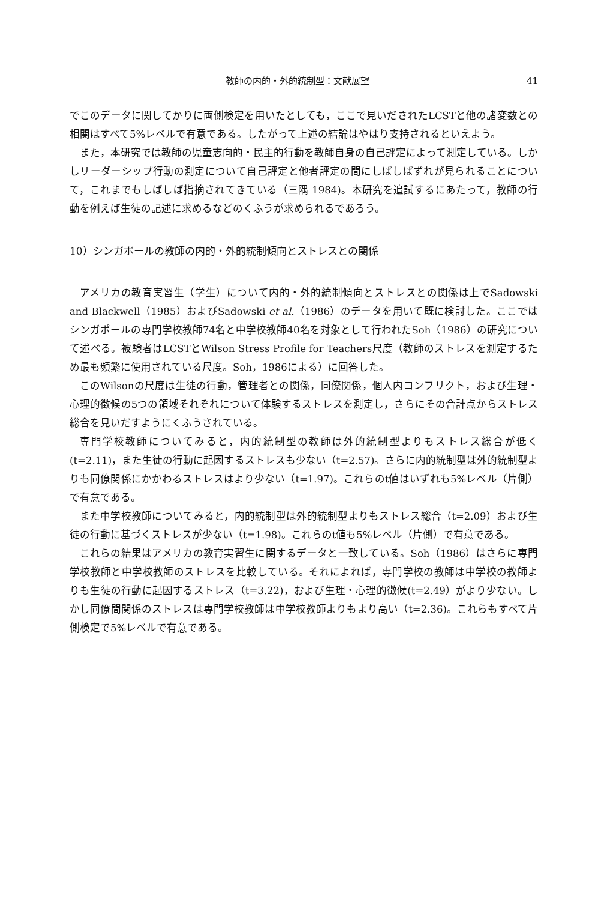教師の内的・外的統制型：文献展望 41
でこのデータに関してかりに両側検定を用いたとしても，ここで見いだされたLCSTと他の諸変数との相関はすべて5%レベルで有意である。したがって上述の結論はやはり支持されるといえよう。
また，本研究では教師の児童志向的・民主的行動を教師自身の自己評定によって測定している。しかしリーダーシップ行動の測定について自己評定と他者評定の間にしばしばずれが見られることについて，これまでもしばしば指摘されてきている（三隅 1984)。本研究を追試するにあたって，教師の行動を例えば生徒の記述に求めるなどのくふうが求められるであろう。
10）シンガポールの教師の内的・外的統制傾向とストレスとの関係
アメリカの教育実習生（学生）について内的・外的統制傾向とストレスとの関係は上でSadowski and Blackwell（1985）およびSadowski et al.（1986）のデータを用いて既に検討した。ここではシンガポールの専門学校教師74名と中学校教師40名を対象として行われたSoh（1986）の研究について述べる。被験者はLCSTとWilson Stress Profile for Teachers尺度（教師のストレスを測定するため最も頻繁に使用されている尺度。Soh，1986による）に回答した。
このWilsonの尺度は生徒の行動，管理者との関係，同僚関係，個人内コンフリクト，および生理・心理的徴候の5つの領域それぞれについて体験するストレスを測定し，さらにその合計点からストレス総合を見いだすようにくふうされている。
専門学校教師についてみると，内的統制型の教師は外的統制型よりもストレス総合が低く(t=2.11)，また生徒の行動に起因するストレスも少ない（t=2.57)。さらに内的統制型は外的統制型よりも同僚関係にかかわるストレスはより少ない（t=1.97)。これらのt値はいずれも5%レベル（片側）で有意である。
また中学校教師についてみると，内的統制型は外的統制型よりもストレス総合（t=2.09）および生徒の行動に基づくストレスが少ない（t=1.98)。これらのt値も5%レベル（片側）で有意である。
これらの結果はアメリカの教育実習生に関するデータと一致している。Soh（1986）はさらに専門学校教師と中学校教師のストレスを比較している。それによれば，専門学校の教師は中学校の教師よりも生徒の行動に起因するストレス（t=3.22)，および生理・心理的徴候(t=2.49）がより少ない。しかし同僚間関係のストレスは専門学校教師は中学校教師よりもより高い（t=2.36)。これらもすべて片側検定で5%レベルで有意である。